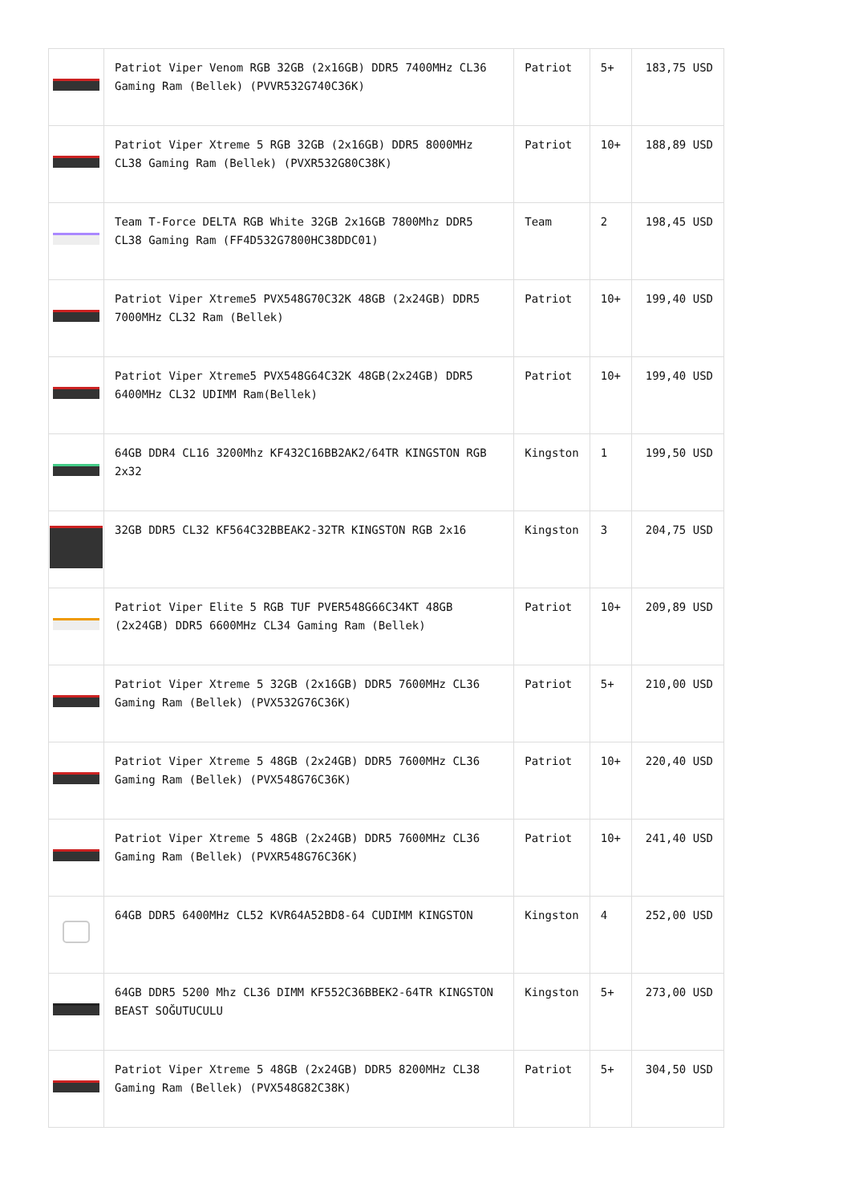| | Patriot Viper Venom RGB 32GB (2x16GB) DDR5 7400MHz CL36 Gaming Ram (Bellek) (PVVR532G740C36K) | Patriot | 5+ | 183,75 USD |
| | Patriot Viper Xtreme 5 RGB 32GB (2x16GB) DDR5 8000MHz CL38 Gaming Ram (Bellek) (PVXR532G80C38K) | Patriot | 10+ | 188,89 USD |
| | Team T-Force DELTA RGB White 32GB 2x16GB 7800Mhz DDR5 CL38 Gaming Ram (FF4D532G7800HC38DDC01) | Team | 2 | 198,45 USD |
| | Patriot Viper Xtreme5 PVX548G70C32K 48GB (2x24GB) DDR5 7000MHz CL32 Ram (Bellek) | Patriot | 10+ | 199,40 USD |
| | Patriot Viper Xtreme5 PVX548G64C32K 48GB(2x24GB) DDR5 6400MHz CL32 UDIMM Ram(Bellek) | Patriot | 10+ | 199,40 USD |
| | 64GB DDR4 CL16 3200Mhz KF432C16BB2AK2/64TR KINGSTON RGB 2x32 | Kingston | 1 | 199,50 USD |
| | 32GB DDR5 CL32 KF564C32BBEAK2-32TR KINGSTON RGB 2x16 | Kingston | 3 | 204,75 USD |
| | Patriot Viper Elite 5 RGB TUF PVER548G66C34KT 48GB (2x24GB) DDR5 6600MHz CL34 Gaming Ram (Bellek) | Patriot | 10+ | 209,89 USD |
| | Patriot Viper Xtreme 5 32GB (2x16GB) DDR5 7600MHz CL36 Gaming Ram (Bellek) (PVX532G76C36K) | Patriot | 5+ | 210,00 USD |
| | Patriot Viper Xtreme 5 48GB (2x24GB) DDR5 7600MHz CL36 Gaming Ram (Bellek) (PVX548G76C36K) | Patriot | 10+ | 220,40 USD |
| | Patriot Viper Xtreme 5 48GB (2x24GB) DDR5 7600MHz CL36 Gaming Ram (Bellek) (PVXR548G76C36K) | Patriot | 10+ | 241,40 USD |
| | 64GB DDR5 6400MHz CL52 KVR64A52BD8-64 CUDIMM KINGSTON | Kingston | 4 | 252,00 USD |
| | 64GB DDR5 5200 Mhz CL36 DIMM KF552C36BBEK2-64TR KINGSTON BEAST SOĞUTUCULU | Kingston | 5+ | 273,00 USD |
| | Patriot Viper Xtreme 5 48GB (2x24GB) DDR5 8200MHz CL38 Gaming Ram (Bellek) (PVX548G82C38K) | Patriot | 5+ | 304,50 USD |